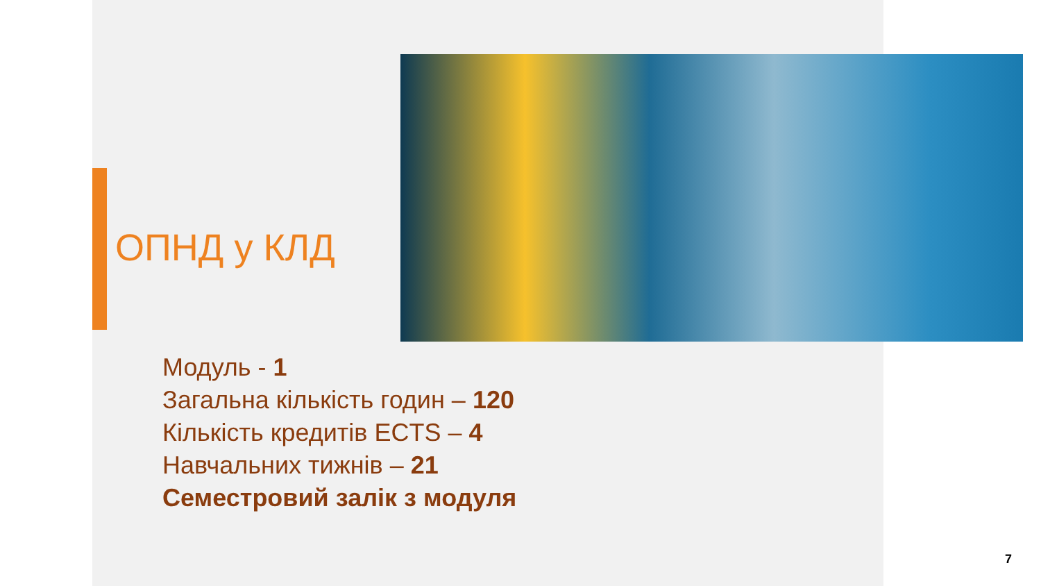ОПНД у КЛД
Модуль - 1
Загальна кількість годин – 120
Кількість кредитів ECTS – 4
Навчальних тижнів – 21
Семестровий залік з модуля
7